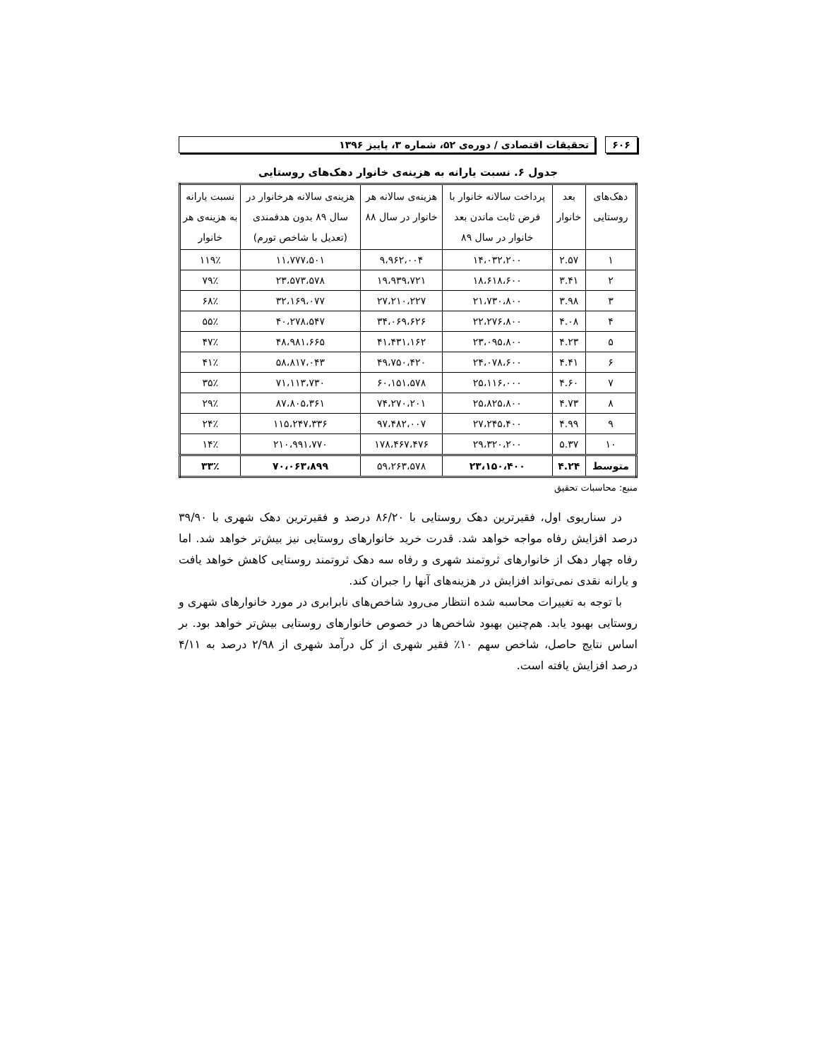۶۰۶ تحقیقات اقتصادی / دوره‌ی ۵۲، شماره ۳، پاییز ۱۳۹۶
جدول ۶. نسبت یارانه به هزینه‌ی خانوار دهک‌های روستایی
| دهک‌های روستایی | بعد خانوار | پرداخت سالانه خانوار با فرض ثابت ماندن بعد خانوار در سال ۸۹ | هزینه‌ی سالانه هر خانوار در سال ۸۸ | هزینه‌ی سالانه هرخانوار در سال ۸۹ بدون هدفمندی (تعدیل با شاخص تورم) | نسبت یارانه به هزینه‌ی هر خانوار |
| --- | --- | --- | --- | --- | --- |
| ۱ | ۲.۵۷ | ۱۴،۰۳۲،۲۰۰ | ۹،۹۶۲،۰۰۴ | ۱۱،۷۷۷،۵۰۱ | ۱۱۹٪ |
| ۲ | ۳.۴۱ | ۱۸،۶۱۸،۶۰۰ | ۱۹،۹۳۹،۷۲۱ | ۲۳،۵۷۳،۵۷۸ | ۷۹٪ |
| ۳ | ۳.۹۸ | ۲۱،۷۳۰،۸۰۰ | ۲۷،۲۱۰،۲۲۷ | ۳۲،۱۶۹،۰۷۷ | ۶۸٪ |
| ۴ | ۴.۰۸ | ۲۲،۲۷۶،۸۰۰ | ۳۴،۰۶۹،۶۲۶ | ۴۰،۲۷۸،۵۴۷ | ۵۵٪ |
| ۵ | ۴.۲۳ | ۲۳،۰۹۵،۸۰۰ | ۴۱،۴۳۱،۱۶۲ | ۴۸،۹۸۱،۶۶۵ | ۴۷٪ |
| ۶ | ۴.۴۱ | ۲۴،۰۷۸،۶۰۰ | ۴۹،۷۵۰،۴۲۰ | ۵۸،۸۱۷،۰۴۳ | ۴۱٪ |
| ۷ | ۴.۶۰ | ۲۵،۱۱۶،۰۰۰ | ۶۰،۱۵۱،۵۷۸ | ۷۱،۱۱۳،۷۳۰ | ۳۵٪ |
| ۸ | ۴.۷۳ | ۲۵،۸۲۵،۸۰۰ | ۷۴،۲۷۰،۲۰۱ | ۸۷،۸۰۵،۳۶۱ | ۲۹٪ |
| ۹ | ۴.۹۹ | ۲۷،۲۴۵،۴۰۰ | ۹۷،۴۸۲،۰۰۷ | ۱۱۵،۲۴۷،۳۳۶ | ۲۴٪ |
| ۱۰ | ۵.۳۷ | ۲۹،۳۲۰،۲۰۰ | ۱۷۸،۴۶۷،۴۷۶ | ۲۱۰،۹۹۱،۷۷۰ | ۱۴٪ |
| متوسط | ۴.۲۴ | ۲۳،۱۵۰،۴۰۰ | ۵۹،۲۶۳،۵۷۸ | ۷۰،۰۶۳،۸۹۹ | ۳۳٪ |
منبع: محاسبات تحقیق
در سناریوی اول، فقیرترین دهک روستایی با ۸۶/۲۰ درصد و فقیرترین دهک شهری با ۳۹/۹۰ درصد افزایش رفاه مواجه خواهد شد. قدرت خرید خانوارهای روستایی نیز بیش‌تر خواهد شد. اما رفاه چهار دهک از خانوارهای ثروتمند شهری و رفاه سه دهک ثروتمند روستایی کاهش خواهد یافت و یارانه نقدی نمی‌تواند افزایش در هزینه‌های آنها را جبران کند.
با توجه به تغییرات محاسبه شده انتظار می‌رود شاخص‌های نابرابری در مورد خانوارهای شهری و روستایی بهبود یابد. هم‌چنین بهبود شاخص‌ها در خصوص خانوارهای روستایی بیش‌تر خواهد بود. بر اساس نتایج حاصل، شاخص سهم ۱۰٪ فقیر شهری از کل درآمد شهری از ۲/۹۸ درصد به ۴/۱۱ درصد افزایش یافته است.